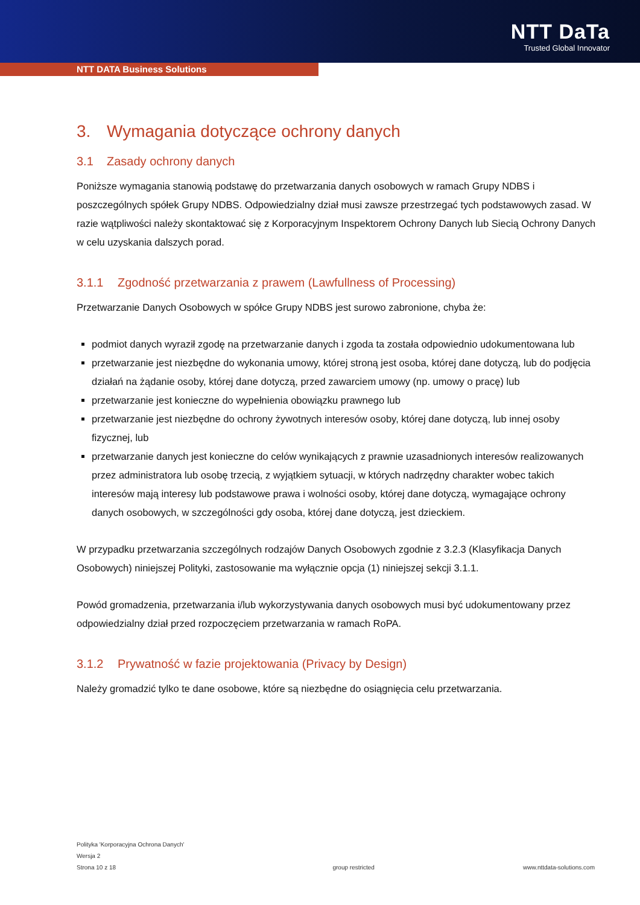NTT DaTa
Trusted Global Innovator
NTT DATA Business Solutions
3. Wymagania dotyczące ochrony danych
3.1 Zasady ochrony danych
Poniższe wymagania stanowią podstawę do przetwarzania danych osobowych w ramach Grupy NDBS i poszczególnych spółek Grupy NDBS. Odpowiedzialny dział musi zawsze przestrzegać tych podstawowych zasad. W razie wątpliwości należy skontaktować się z Korporacyjnym Inspektorem Ochrony Danych lub Siecią Ochrony Danych w celu uzyskania dalszych porad.
3.1.1 Zgodność przetwarzania z prawem (Lawfullness of Processing)
Przetwarzanie Danych Osobowych w spółce Grupy NDBS jest surowo zabronione, chyba że:
podmiot danych wyraził zgodę na przetwarzanie danych i zgoda ta została odpowiednio udokumentowana lub
przetwarzanie jest niezbędne do wykonania umowy, której stroną jest osoba, której dane dotyczą, lub do podjęcia działań na żądanie osoby, której dane dotyczą, przed zawarciem umowy (np. umowy o pracę) lub
przetwarzanie jest konieczne do wypełnienia obowiązku prawnego lub
przetwarzanie jest niezbędne do ochrony żywotnych interesów osoby, której dane dotyczą, lub innej osoby fizycznej, lub
przetwarzanie danych jest konieczne do celów wynikających z prawnie uzasadnionych interesów realizowanych przez administratora lub osobę trzecią, z wyjątkiem sytuacji, w których nadrzędny charakter wobec takich interesów mają interesy lub podstawowe prawa i wolności osoby, której dane dotyczą, wymagające ochrony danych osobowych, w szczególności gdy osoba, której dane dotyczą, jest dzieckiem.
W przypadku przetwarzania szczególnych rodzajów Danych Osobowych zgodnie z 3.2.3 (Klasyfikacja Danych Osobowych) niniejszej Polityki, zastosowanie ma wyłącznie opcja (1) niniejszej sekcji 3.1.1.
Powód gromadzenia, przetwarzania i/lub wykorzystywania danych osobowych musi być udokumentowany przez odpowiedzialny dział przed rozpoczęciem przetwarzania w ramach RoPA.
3.1.2 Prywatność w fazie projektowania (Privacy by Design)
Należy gromadzić tylko te dane osobowe, które są niezbędne do osiągnięcia celu przetwarzania.
Polityka 'Korporacyjna Ochrona Danych'
Wersja 2
Strona 10 z 18
group restricted
www.nttdata-solutions.com